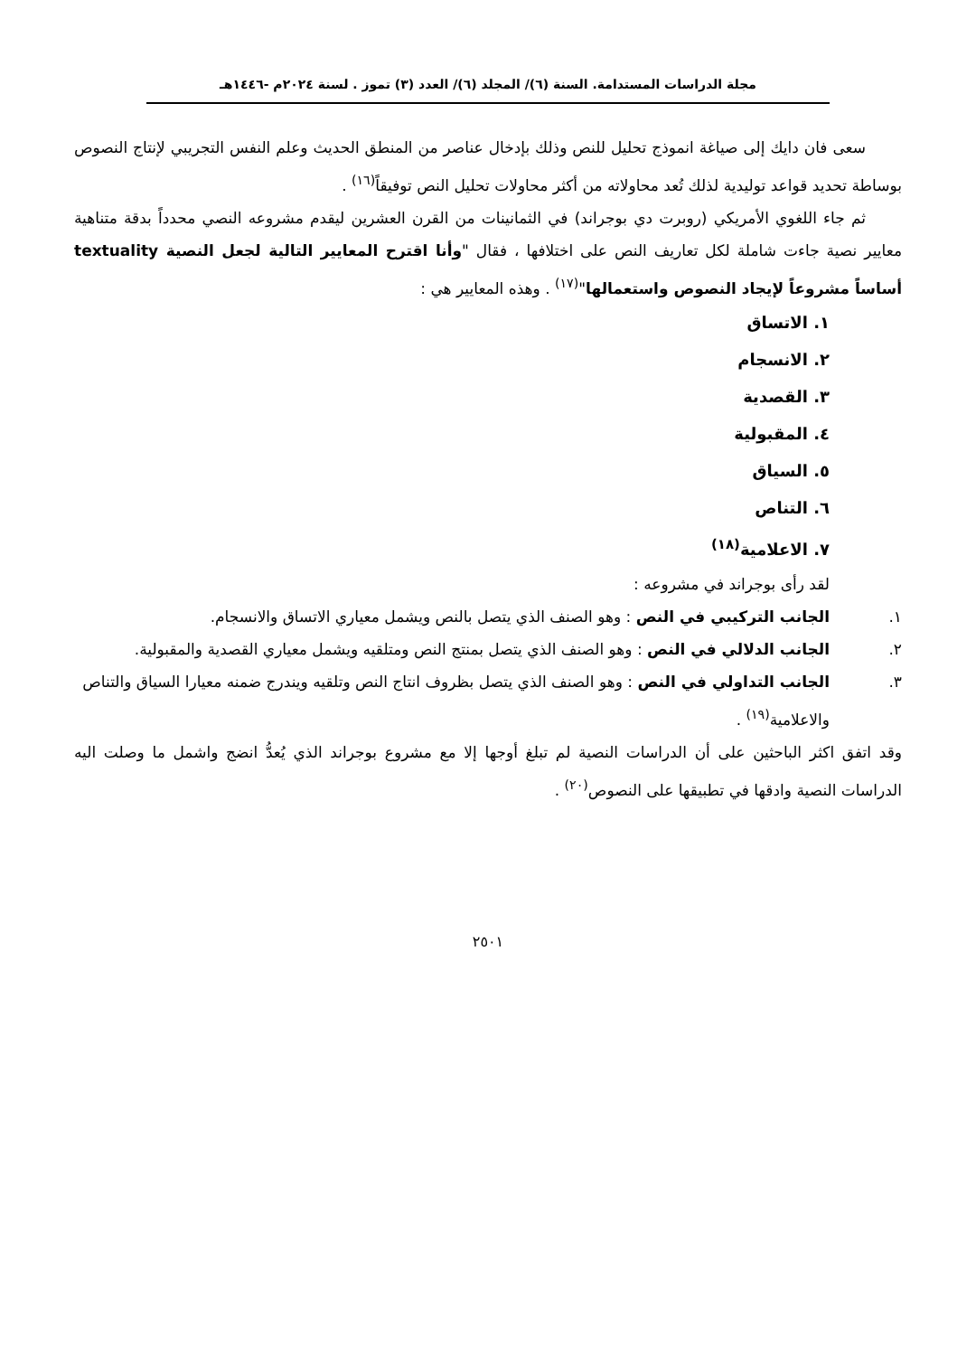مجلة الدراسات المستدامة. السنة (٦)/ المجلد (٦)/ العدد (٣) تموز . لسنة ٢٠٢٤م -١٤٤٦هـ
سعى فان دايك إلى صياغة انموذج تحليل للنص وذلك بإدخال عناصر من المنطق الحديث وعلم النفس التجريبي لإنتاج النصوص بوساطة تحديد قواعد توليدية لذلك تُعد محاولاته من أكثر محاولات تحليل النص توفيقاً<sup>(١٦)</sup> .
ثم جاء اللغوي الأمريكي (روبرت دي بوجراند) في الثمانينات من القرن العشرين ليقدم مشروعه النصي محدداً بدقة متناهية معايير نصية جاءت شاملة لكل تعاريف النص على اختلافها ، فقال "وأنا اقترح المعايير التالية لجعل النصية textuality أساساً مشروعاً لإيجاد النصوص واستعمالها"<sup>(١٧)</sup> . وهذه المعايير هي :
١. الاتساق
٢. الانسجام
٣. القصدية
٤. المقبولية
٥. السياق
٦. التناص
٧. الاعلامية<sup>(١٨)</sup>
لقد رأى بوجراند في مشروعه :
١. الجانب التركيبي في النص : وهو الصنف الذي يتصل بالنص ويشمل معياري الاتساق والانسجام.
٢. الجانب الدلالي في النص : وهو الصنف الذي يتصل بمنتج النص ومتلقيه ويشمل معياري القصدية والمقبولية.
٣. الجانب التداولي في النص : وهو الصنف الذي يتصل بظروف انتاج النص وتلقيه ويندرج ضمنه معيارا السياق والتناص والاعلامية<sup>(١٩)</sup> .
وقد اتفق اكثر الباحثين على أن الدراسات النصية لم تبلغ أوجها إلا مع مشروع بوجراند الذي يُعدُّ انضج واشمل ما وصلت اليه الدراسات النصية وادقها في تطبيقها على النصوص<sup>(٢٠)</sup> .
٢٥٠١